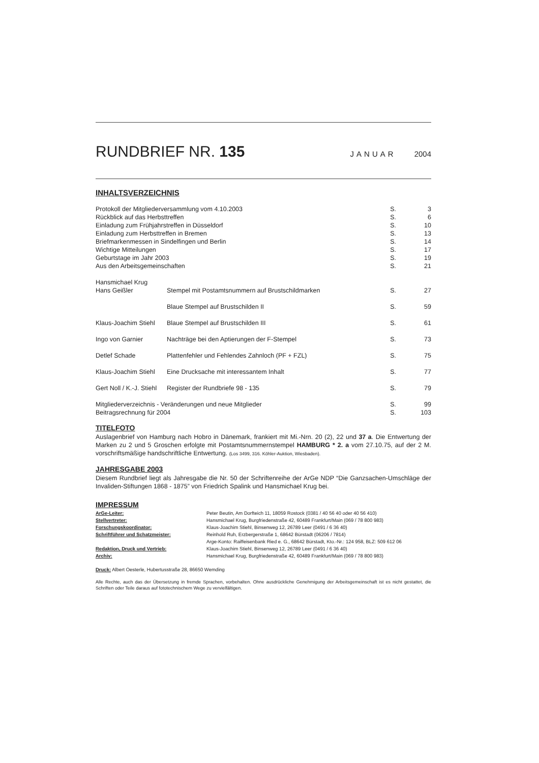RUNDBRIEF NR. 135
JANUAR 2004
INHALTSVERZEICHNIS
| Protokoll der Mitgliederversammlung vom 4.10.2003 | | S. | 3 |
| Rückblick auf das Herbsttreffen | | S. | 6 |
| Einladung zum Frühjahrstreffen in Düsseldorf | | S. | 10 |
| Einladung zum Herbsttreffen in Bremen | | S. | 13 |
| Briefmarkenmessen in Sindelfingen und Berlin | | S. | 14 |
| Wichtige Mitteilungen | | S. | 17 |
| Geburtstage im Jahr 2003 | | S. | 19 |
| Aus den Arbeitsgemeinschaften | | S. | 21 |
| Hansmichael Krug Hans Geißler | Stempel mit Postamtsnummern auf Brustschildmarken | S. | 27 |
| | Blaue Stempel auf Brustschilden II | S. | 59 |
| Klaus-Joachim Stiehl | Blaue Stempel auf Brustschilden III | S. | 61 |
| Ingo von Garnier | Nachträge bei den Aptierungen der F-Stempel | S. | 73 |
| Detlef Schade | Plattenfehler und Fehlendes Zahnloch (PF + FZL) | S. | 75 |
| Klaus-Joachim Stiehl | Eine Drucksache mit interessantem Inhalt | S. | 77 |
| Gert Noll / K.-J. Stiehl | Register der Rundbriefe 98 - 135 | S. | 79 |
| Mitgliederverzeichnis - Veränderungen und neue Mitglieder | | S. | 99 |
| Beitragsrechnung für 2004 | | S. | 103 |
TITELFOTO
Auslagenbrief von Hamburg nach Hobro in Dänemark, frankiert mit Mi.-Nrn. 20 (2), 22 und 37 a. Die Entwertung der Marken zu 2 und 5 Groschen erfolgte mit Postamtsnummernstempel HAMBURG * 2. a vom 27.10.75, auf der 2 M. vorschriftsmäßige handschriftliche Entwertung. (Los 3499, 316. Köhler-Auktion, Wiesbaden).
JAHRESGABE 2003
Diesem Rundbrief liegt als Jahresgabe die Nr. 50 der Schriftenreihe der ArGe NDP “Die Ganzsachen-Umschläge der Invaliden-Stiftungen 1868 - 1875” von Friedrich Spalink und Hansmichael Krug bei.
IMPRESSUM
| ArGe-Leiter: | Peter Beutin, Am Dorfteich 11, 18059 Rostock (0381 / 40 56 40 oder 40 56 410) |
| Stellvertreter: | Hansmichael Krug, Burgfriedenstraße 42, 60489 Frankfurt/Main (069 / 78 800 983) |
| Forschungskoordinator: | Klaus-Joachim Stiehl, Binsenweg 12, 26789 Leer (0491 / 6 36 40) |
| Schriftführer und Schatzmeister: | Reinhold Ruh, Erzbergerstraße 1, 68642 Bürstadt (06206 / 7814) Arge-Konto: Raiffeisenbank Ried e. G., 68642 Bürstadt, Kto.-Nr.: 124 958, BLZ: 509 612 06 |
| Redaktion, Druck und Vertrieb: | Klaus-Joachim Stiehl, Binsenweg 12, 26789 Leer (0491 / 6 36 40) |
| Archiv: | Hansmichael Krug, Burgfriedenstraße 42, 60489 Frankfurt/Main (069 / 78 800 983) |
Druck: Albert Oesterle, Hubertusstraße 28, 86650 Wemding
Alle Rechte, auch das der Übersetzung in fremde Sprachen, vorbehalten. Ohne ausdrückliche Genehmigung der Arbeitsgemeinschaft ist es nicht gestattet, die Schriften oder Teile daraus auf fototechnischem Wege zu vervielfältigen.